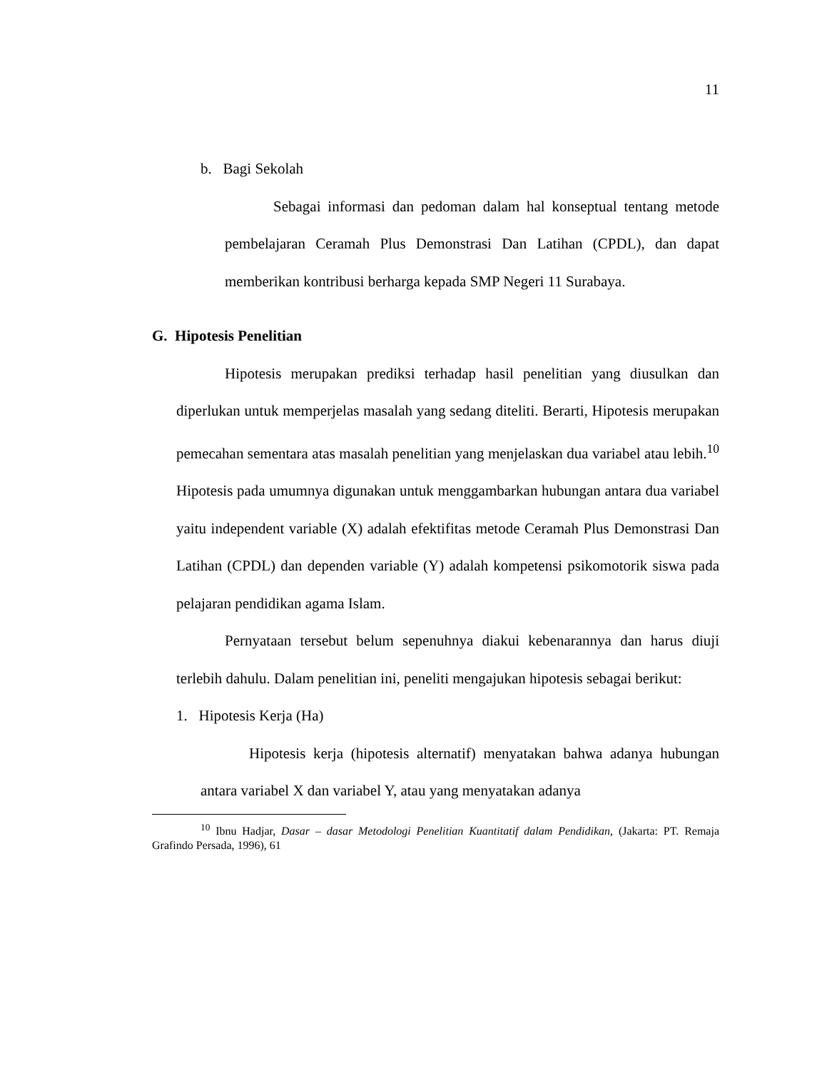11
b. Bagi Sekolah
Sebagai informasi dan pedoman dalam hal konseptual tentang metode pembelajaran Ceramah Plus Demonstrasi Dan Latihan (CPDL), dan dapat memberikan kontribusi berharga kepada SMP Negeri 11 Surabaya.
G. Hipotesis Penelitian
Hipotesis merupakan prediksi terhadap hasil penelitian yang diusulkan dan diperlukan untuk memperjelas masalah yang sedang diteliti. Berarti, Hipotesis merupakan pemecahan sementara atas masalah penelitian yang menjelaskan dua variabel atau lebih.<sup>10</sup> Hipotesis pada umumnya digunakan untuk menggambarkan hubungan antara dua variabel yaitu independent variable (X) adalah efektifitas metode Ceramah Plus Demonstrasi Dan Latihan (CPDL) dan dependen variable (Y) adalah kompetensi psikomotorik siswa pada pelajaran pendidikan agama Islam.
Pernyataan tersebut belum sepenuhnya diakui kebenarannya dan harus diuji terlebih dahulu. Dalam penelitian ini, peneliti mengajukan hipotesis sebagai berikut:
1. Hipotesis Kerja (Ha)
Hipotesis kerja (hipotesis alternatif) menyatakan bahwa adanya hubungan antara variabel X dan variabel Y, atau yang menyatakan adanya
<sup>10</sup> Ibnu Hadjar, Dasar – dasar Metodologi Penelitian Kuantitatif dalam Pendidikan, (Jakarta: PT. Remaja Grafindo Persada, 1996), 61